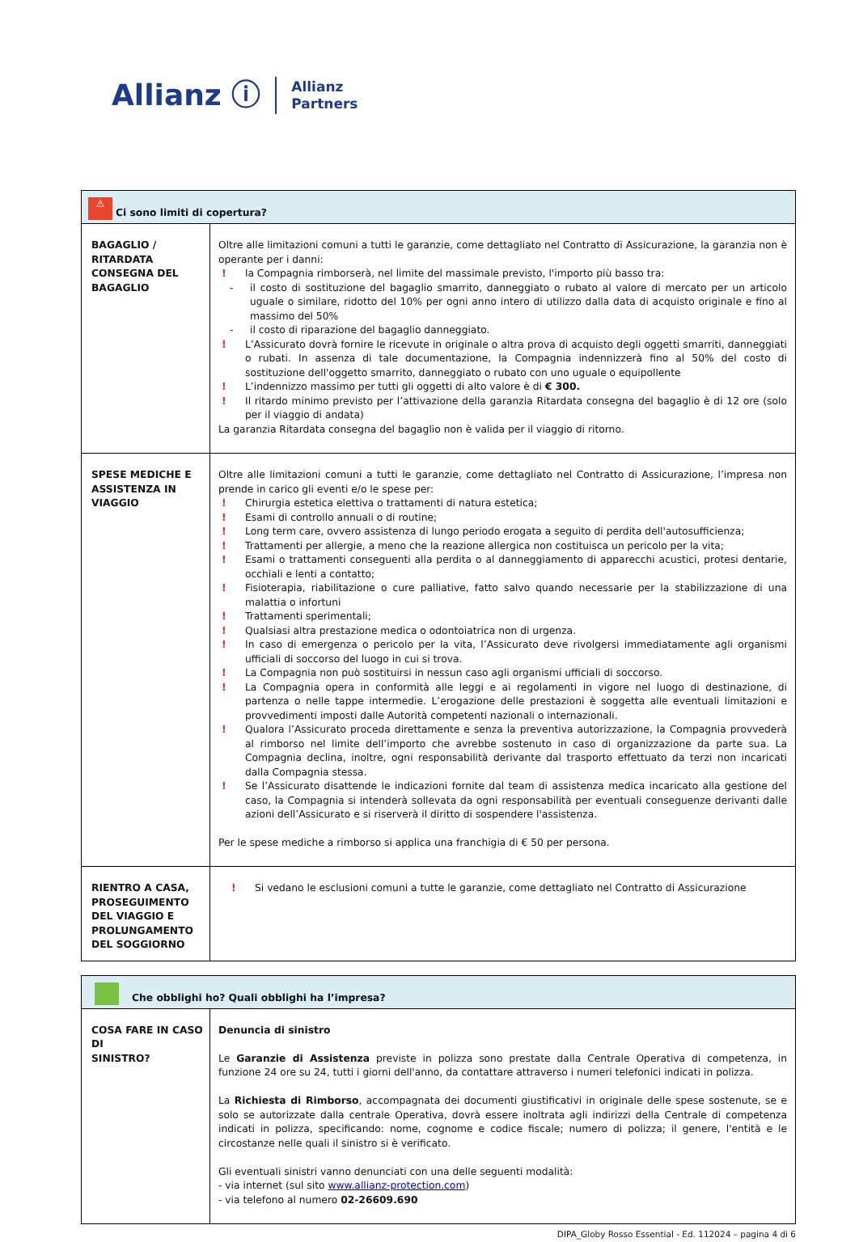Allianz ⓘ
Allianz
Partners
| ⚠ Ci sono limiti di copertura? | |
| --- | --- |
| BAGAGLIO / RITARDATA CONSEGNA DEL BAGAGLIO | Oltre alle limitazioni comuni a tutti le garanzie, come dettagliato nel Contratto di Assicurazione, la garanzia non è operante per i danni: ! la Compagnia rimborserà, nel limite del massimale previsto, l'importo più basso tra: - il costo di sostituzione del bagaglio smarrito, danneggiato o rubato al valore di mercato per un articolo uguale o similare, ridotto del 10% per ogni anno intero di utilizzo dalla data di acquisto originale e fino al massimo del 50% - il costo di riparazione del bagaglio danneggiato. ! L’Assicurato dovrà fornire le ricevute in originale o altra prova di acquisto degli oggetti smarriti, danneggiati o rubati. In assenza di tale documentazione, la Compagnia indennizzerà fino al 50% del costo di sostituzione dell'oggetto smarrito, danneggiato o rubato con uno uguale o equipollente ! L’indennizzo massimo per tutti gli oggetti di alto valore è di € 300. ! Il ritardo minimo previsto per l’attivazione della garanzia Ritardata consegna del bagaglio è di 12 ore (solo per il viaggio di andata) La garanzia Ritardata consegna del bagaglio non è valida per il viaggio di ritorno. |
| SPESE MEDICHE E ASSISTENZA IN VIAGGIO | Oltre alle limitazioni comuni a tutti le garanzie, come dettagliato nel Contratto di Assicurazione, l’impresa non prende in carico gli eventi e/o le spese per: ! Chirurgia estetica elettiva o trattamenti di natura estetica; ! Esami di controllo annuali o di routine; ! Long term care, ovvero assistenza di lungo periodo erogata a seguito di perdita dell'autosufficienza; ! Trattamenti per allergie, a meno che la reazione allergica non costituisca un pericolo per la vita; ! Esami o trattamenti conseguenti alla perdita o al danneggiamento di apparecchi acustici, protesi dentarie, occhiali e lenti a contatto; ! Fisioterapia, riabilitazione o cure palliative, fatto salvo quando necessarie per la stabilizzazione di una malattia o infortuni ! Trattamenti sperimentali; ! Qualsiasi altra prestazione medica o odontoiatrica non di urgenza. ! In caso di emergenza o pericolo per la vita, l’Assicurato deve rivolgersi immediatamente agli organismi ufficiali di soccorso del luogo in cui si trova. ! La Compagnia non può sostituirsi in nessun caso agli organismi ufficiali di soccorso. ! La Compagnia opera in conformità alle leggi e ai regolamenti in vigore nel luogo di destinazione, di partenza o nelle tappe intermedie. L’erogazione delle prestazioni è soggetta alle eventuali limitazioni e provvedimenti imposti dalle Autorità competenti nazionali o internazionali. ! Qualora l’Assicurato proceda direttamente e senza la preventiva autorizzazione, la Compagnia provvederà al rimborso nel limite dell’importo che avrebbe sostenuto in caso di organizzazione da parte sua. La Compagnia declina, inoltre, ogni responsabilità derivante dal trasporto effettuato da terzi non incaricati dalla Compagnia stessa. ! Se l’Assicurato disattende le indicazioni fornite dal team di assistenza medica incaricato alla gestione del caso, la Compagnia si intenderà sollevata da ogni responsabilità per eventuali conseguenze derivanti dalle azioni dell’Assicurato e si riserverà il diritto di sospendere l'assistenza. Per le spese mediche a rimborso si applica una franchigia di € 50 per persona. |
| RIENTRO A CASA, PROSEGUIMENTO DEL VIAGGIO E PROLUNGAMENTO DEL SOGGIORNO | ! Si vedano le esclusioni comuni a tutte le garanzie, come dettagliato nel Contratto di Assicurazione |
| Che obblighi ho? Quali obblighi ha l’impresa? | |
| --- | --- |
| COSA FARE IN CASO DI SINISTRO? | Denuncia di sinistro Le Garanzie di Assistenza previste in polizza sono prestate dalla Centrale Operativa di competenza, in funzione 24 ore su 24, tutti i giorni dell'anno, da contattare attraverso i numeri telefonici indicati in polizza. La Richiesta di Rimborso , accompagnata dei documenti giustificativi in originale delle spese sostenute, se e solo se autorizzate dalla centrale Operativa, dovrà essere inoltrata agli indirizzi della Centrale di competenza indicati in polizza, specificando: nome, cognome e codice fiscale; numero di polizza; il genere, l'entità e le circostanze nelle quali il sinistro si è verificato. Gli eventuali sinistri vanno denunciati con una delle seguenti modalità: - via internet (sul sito www.allianz-protection.com ) - via telefono al numero 02-26609.690 |
DIPA_Globy Rosso Essential - Ed. 112024 – pagina 4 di 6